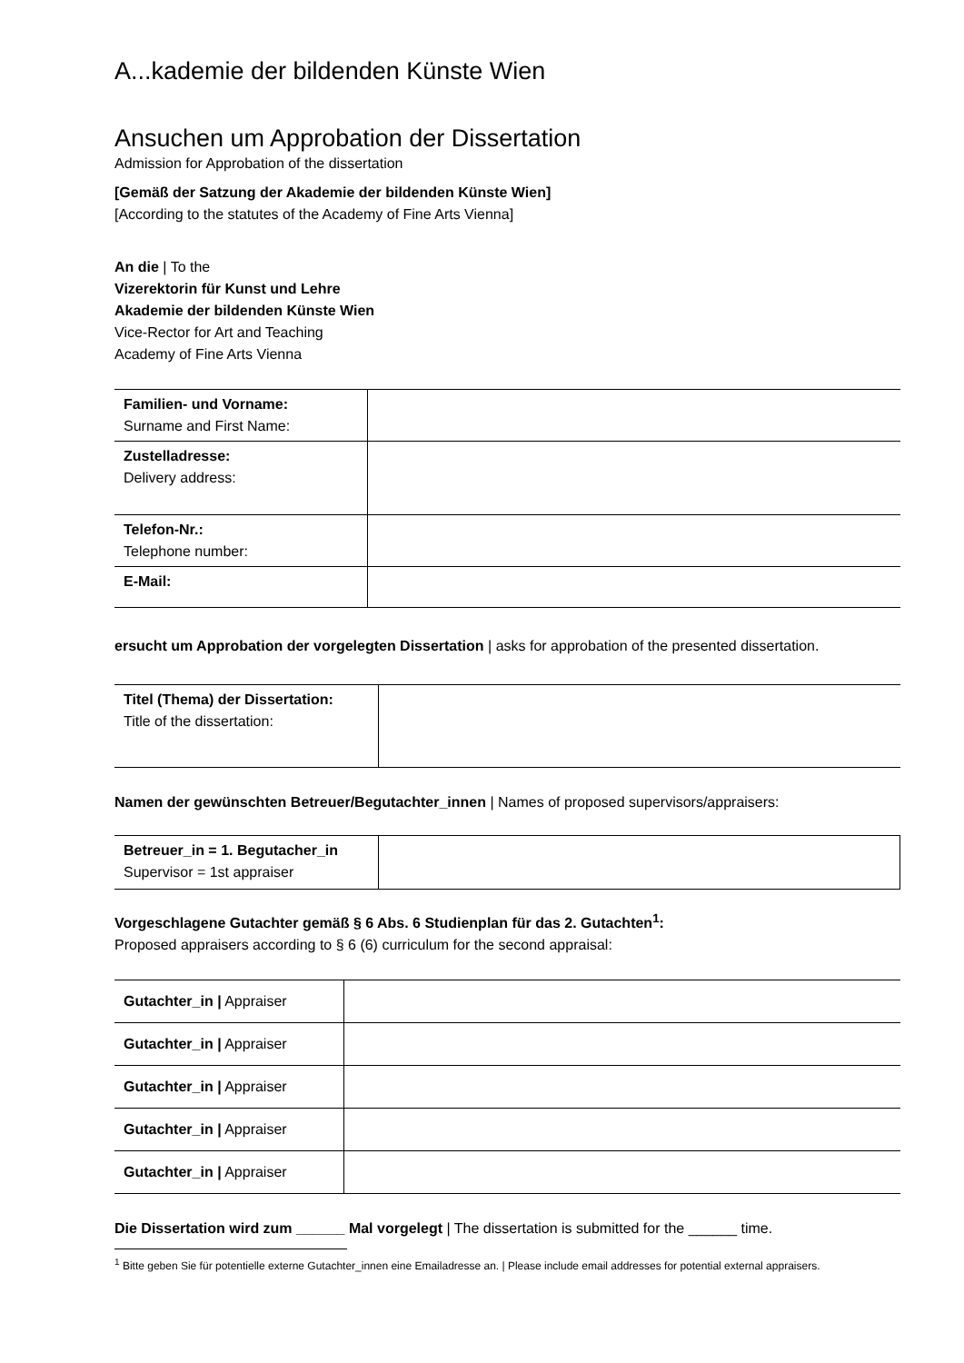A...kademie der bildenden Künste Wien
Ansuchen um Approbation der Dissertation
Admission for Approbation of the dissertation
[Gemäß der Satzung der Akademie der bildenden Künste Wien]
[According to the statutes of the Academy of Fine Arts Vienna]
An die | To the
Vizerektorin für Kunst und Lehre
Akademie der bildenden Künste Wien
Vice-Rector for Art and Teaching
Academy of Fine Arts Vienna
| Familien- und Vorname: Surname and First Name: | |
| Zustelladresse: Delivery address: | |
| Telefon-Nr.: Telephone number: | |
| E-Mail: | |
ersucht um Approbation der vorgelegten Dissertation | asks for approbation of the presented dissertation.
| Titel (Thema) der Dissertation: Title of the dissertation: | |
Namen der gewünschten Betreuer/Begutachter_innen | Names of proposed supervisors/appraisers:
| Betreuer_in = 1. Begutacher_in Supervisor = 1st appraiser | |
Vorgeschlagene Gutachter gemäß § 6 Abs. 6 Studienplan für das 2. Gutachten<sup>1</sup>:
Proposed appraisers according to § 6 (6) curriculum for the second appraisal:
| Gutachter_in / Appraiser | |
| Gutachter_in / Appraiser | |
| Gutachter_in / Appraiser | |
| Gutachter_in / Appraiser | |
| Gutachter_in / Appraiser | |
Die Dissertation wird zum ______ Mal vorgelegt | The dissertation is submitted for the ______ time.
<sup>1</sup> Bitte geben Sie für potentielle externe Gutachter_innen eine Emailadresse an. | Please include email addresses for potential external appraisers.